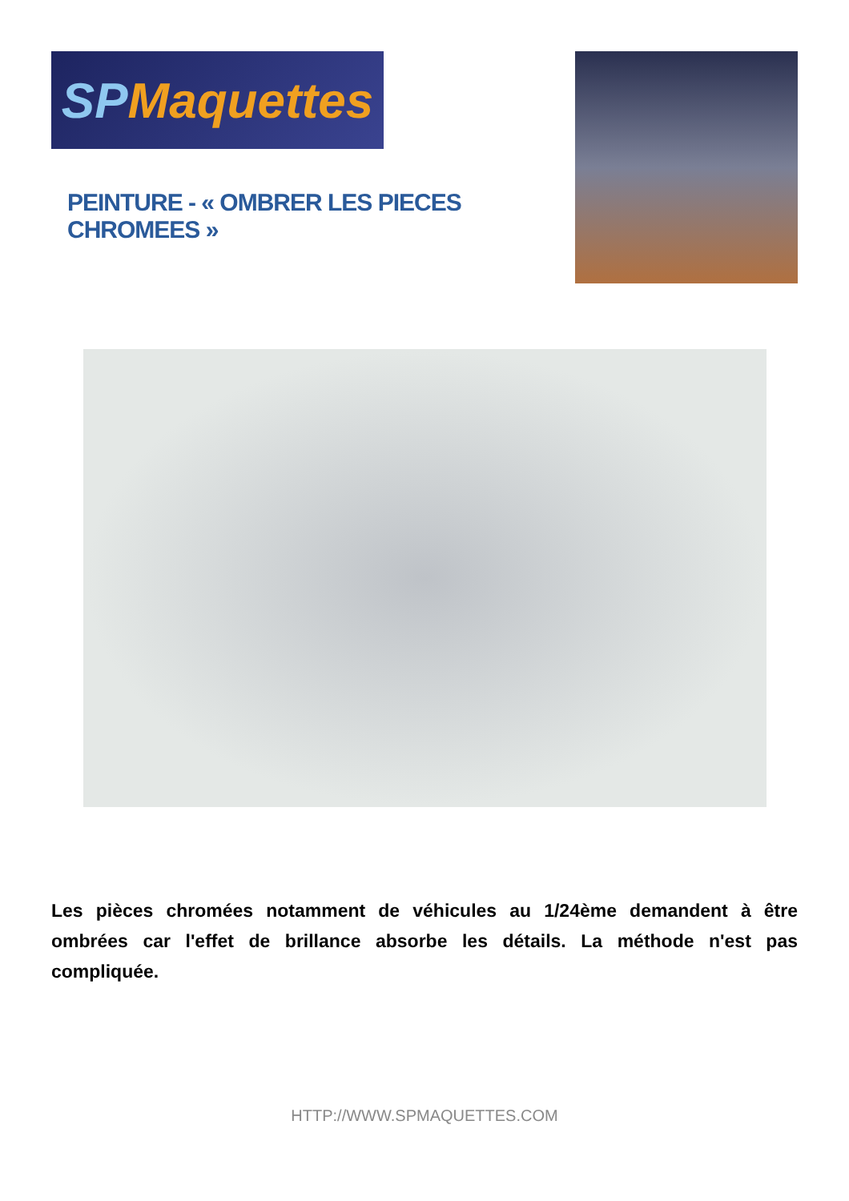SP Maquettes
PEINTURE - « OMBRER LES PIECES CHROMEES »
Les pièces chromées notamment de véhicules au 1/24ème demandent à être ombrées car l'effet de brillance absorbe les détails. La méthode n'est pas compliquée.
HTTP://WWW.SPMAQUETTES.COM